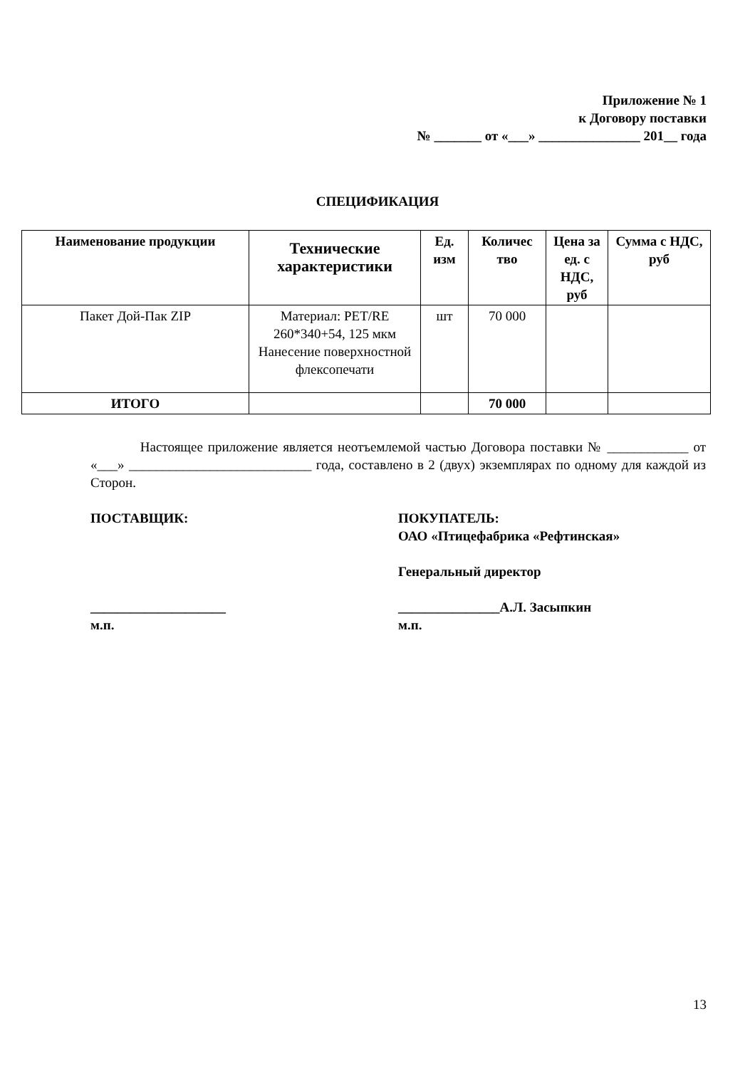Приложение № 1
к Договору поставки
№ _______ от «___» _______________ 201__ года
СПЕЦИФИКАЦИЯ
| Наименование продукции | Технические характеристики | Ед. изм | Количес тво | Цена за ед. с НДС, руб | Сумма с НДС, руб |
| --- | --- | --- | --- | --- | --- |
| Пакет Дой-Пак ZIP | Материал: PET/RE 260*340+54, 125 мкм Нанесение поверхностной флексопечати | шт | 70 000 | | |
| ИТОГО | | | 70 000 | | |
Настоящее приложение является неотъемлемой частью Договора поставки № ____________ от «___» ___________________________ года, составлено в 2 (двух) экземплярах по одному для каждой из Сторон.
ПОСТАВЩИК:
____________________
м.п.
ПОКУПАТЕЛЬ:
ОАО «Птицефабрика «Рефтинская»
Генеральный директор
_______________А.Л. Засыпкин
м.п.
13